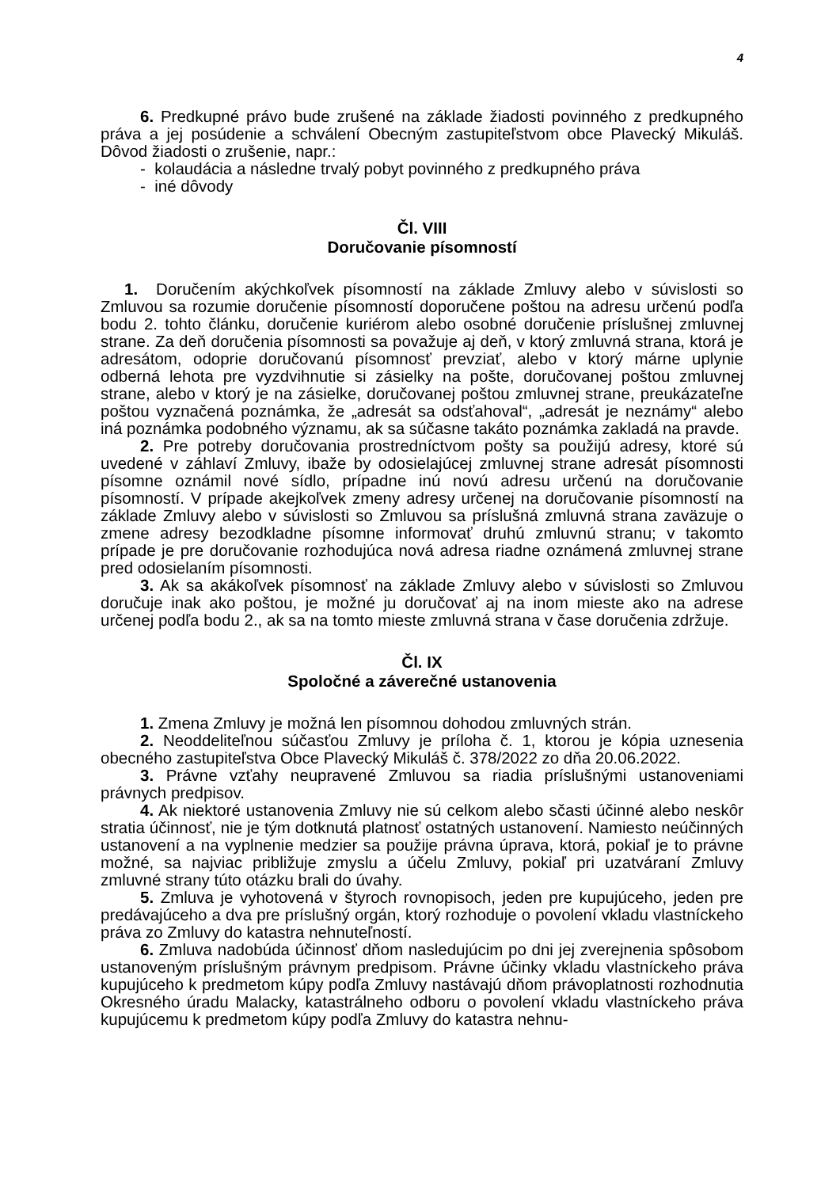4
6. Predkupné právo bude zrušené na základe žiadosti povinného z predkupného práva a jej posúdenie a schválení Obecným zastupiteľstvom obce Plavecký Mikuláš. Dôvod žiadosti o zrušenie, napr.:
- kolaudácia a následne trvalý pobyt povinného z predkupného práva
- iné dôvody
Čl. VIII
Doručovanie písomností
1. Doručením akýchkoľvek písomností na základe Zmluvy alebo v súvislosti so Zmluvou sa rozumie doručenie písomností doporučene poštou na adresu určenú podľa bodu 2. tohto článku, doručenie kuriérom alebo osobné doručenie príslušnej zmluvnej strane. Za deň doručenia písomnosti sa považuje aj deň, v ktorý zmluvná strana, ktorá je adresátom, odoprie doručovanú písomnosť prevziať, alebo v ktorý márne uplynie odberná lehota pre vyzdvihnutie si zásielky na pošte, doručovanej poštou zmluvnej strane, alebo v ktorý je na zásielke, doručovanej poštou zmluvnej strane, preukázateľne poštou vyznačená poznámka, že „adresát sa odsťahoval“, „adresát je neznámy“ alebo iná poznámka podobného významu, ak sa súčasne takáto poznámka zakladá na pravde.
2. Pre potreby doručovania prostredníctvom pošty sa použijú adresy, ktoré sú uvedené v záhlaví Zmluvy, ibaže by odosielajúcej zmluvnej strane adresát písomnosti písomne oznámil nové sídlo, prípadne inú novú adresu určenú na doručovanie písomností. V prípade akejkoľvek zmeny adresy určenej na doručovanie písomností na základe Zmluvy alebo v súvislosti so Zmluvou sa príslušná zmluvná strana zaväzuje o zmene adresy bezodkladne písomne informovať druhú zmluvnú stranu; v takomto prípade je pre doručovanie rozhodujúca nová adresa riadne oznámená zmluvnej strane pred odosielaním písomnosti.
3. Ak sa akákoľvek písomnosť na základe Zmluvy alebo v súvislosti so Zmluvou doručuje inak ako poštou, je možné ju doručovať aj na inom mieste ako na adrese určenej podľa bodu 2., ak sa na tomto mieste zmluvná strana v čase doručenia zdržuje.
Čl. IX
Spoločné a záverečné ustanovenia
1. Zmena Zmluvy je možná len písomnou dohodou zmluvných strán.
2. Neoddeliteľnou súčasťou Zmluvy je príloha č. 1, ktorou je kópia uznesenia obecného zastupiteľstva Obce Plavecký Mikuláš č. 378/2022 zo dňa 20.06.2022.
3. Právne vzťahy neupravené Zmluvou sa riadia príslušnými ustanoveniami právnych predpisov.
4. Ak niektoré ustanovenia Zmluvy nie sú celkom alebo sčasti účinné alebo neskôr stratia účinnosť, nie je tým dotknutá platnosť ostatných ustanovení. Namiesto neúčinných ustanovení a na vyplnenie medzier sa použije právna úprava, ktorá, pokiaľ je to právne možné, sa najviac približuje zmyslu a účelu Zmluvy, pokiaľ pri uzatváraní Zmluvy zmluvné strany túto otázku brali do úvahy.
5. Zmluva je vyhotovená v štyroch rovnopisoch, jeden pre kupujúceho, jeden pre predávajúceho a dva pre príslušný orgán, ktorý rozhoduje o povolení vkladu vlastníckeho práva zo Zmluvy do katastra nehnuteľností.
6. Zmluva nadobúda účinnosť dňom nasledujúcim po dni jej zverejnenia spôsobom ustanoveným príslušným právnym predpisom. Právne účinky vkladu vlastníckeho práva kupujúceho k predmetom kúpy podľa Zmluvy nastávajú dňom právoplatnosti rozhodnutia Okresného úradu Malacky, katastrálneho odboru o povolení vkladu vlastníckeho práva kupujúcemu k predmetom kúpy podľa Zmluvy do katastra nehnu-